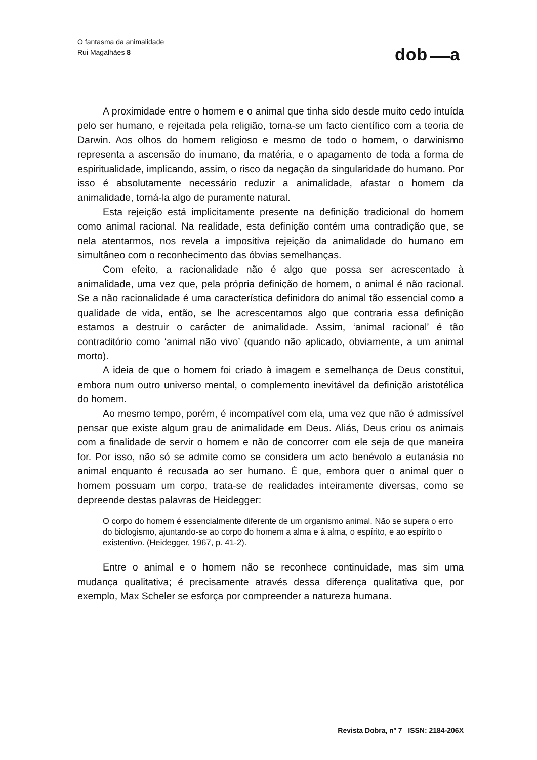O fantasma da animalidade
Rui Magalhães 8
dob a
A proximidade entre o homem e o animal que tinha sido desde muito cedo intuída pelo ser humano, e rejeitada pela religião, torna-se um facto científico com a teoria de Darwin. Aos olhos do homem religioso e mesmo de todo o homem, o darwinismo representa a ascensão do inumano, da matéria, e o apagamento de toda a forma de espiritualidade, implicando, assim, o risco da negação da singularidade do humano. Por isso é absolutamente necessário reduzir a animalidade, afastar o homem da animalidade, torná-la algo de puramente natural.
Esta rejeição está implicitamente presente na definição tradicional do homem como animal racional. Na realidade, esta definição contém uma contradição que, se nela atentarmos, nos revela a impositiva rejeição da animalidade do humano em simultâneo com o reconhecimento das óbvias semelhanças.
Com efeito, a racionalidade não é algo que possa ser acrescentado à animalidade, uma vez que, pela própria definição de homem, o animal é não racional. Se a não racionalidade é uma característica definidora do animal tão essencial como a qualidade de vida, então, se lhe acrescentamos algo que contraria essa definição estamos a destruir o carácter de animalidade. Assim, ‘animal racional’ é tão contraditório como ‘animal não vivo’ (quando não aplicado, obviamente, a um animal morto).
A ideia de que o homem foi criado à imagem e semelhança de Deus constitui, embora num outro universo mental, o complemento inevitável da definição aristotélica do homem.
Ao mesmo tempo, porém, é incompatível com ela, uma vez que não é admissível pensar que existe algum grau de animalidade em Deus. Aliás, Deus criou os animais com a finalidade de servir o homem e não de concorrer com ele seja de que maneira for. Por isso, não só se admite como se considera um acto benévolo a eutanásia no animal enquanto é recusada ao ser humano. É que, embora quer o animal quer o homem possuam um corpo, trata-se de realidades inteiramente diversas, como se depreende destas palavras de Heidegger:
O corpo do homem é essencialmente diferente de um organismo animal. Não se supera o erro do biologismo, ajuntando-se ao corpo do homem a alma e à alma, o espírito, e ao espírito o existentivo. (Heidegger, 1967, p. 41-2).
Entre o animal e o homem não se reconhece continuidade, mas sim uma mudança qualitativa; é precisamente através dessa diferença qualitativa que, por exemplo, Max Scheler se esforça por compreender a natureza humana.
Revista Dobra, nº 7 ISSN: 2184-206X